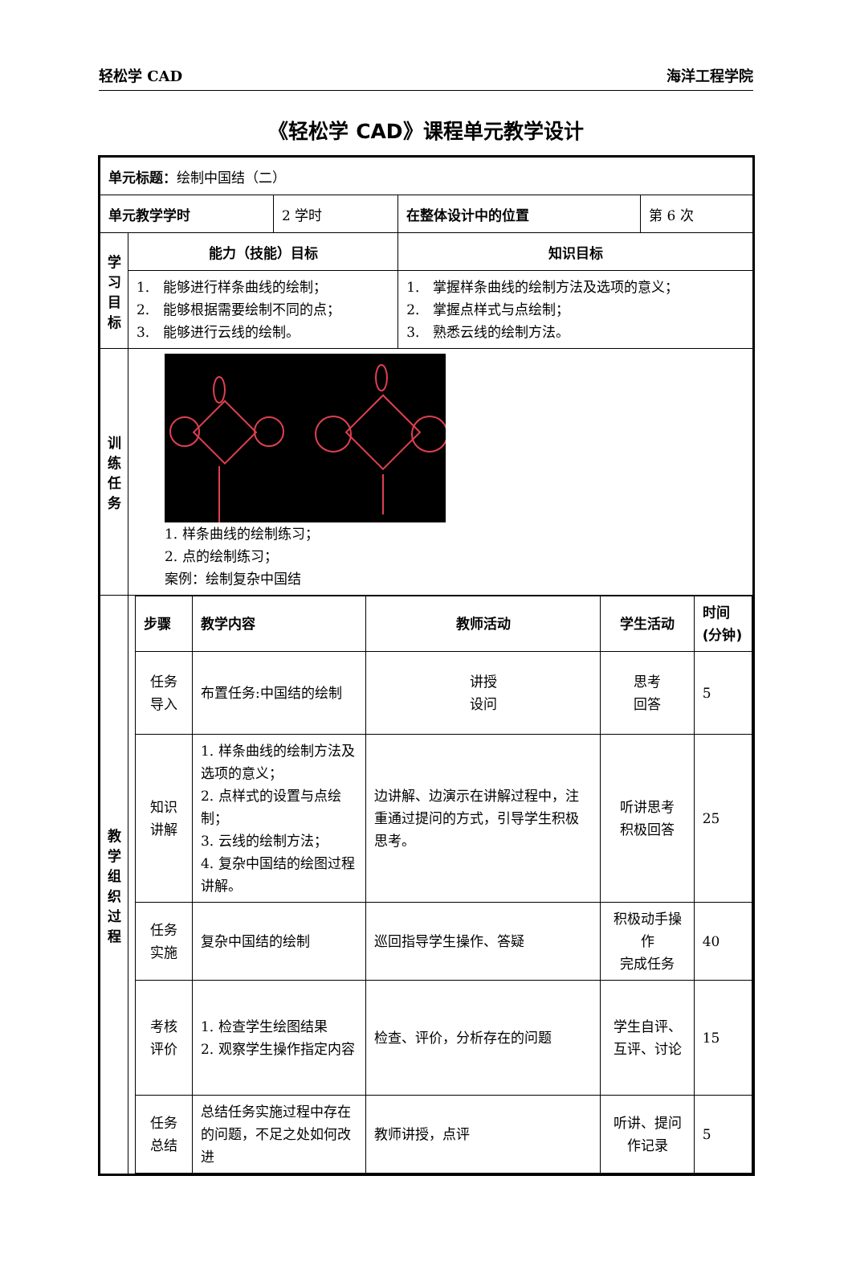轻松学 CAD 海洋工程学院
《轻松学 CAD》课程单元教学设计
| 单元标题： 绘制中国结（二） | | | | |
| 单元教学学时 | | 2 学时 | 在整体设计中的位置 | 第 6 次 |
| 学 习 目 标 | 能力（技能）目标 | | 知识目标 | |
| | 1. 能够进行样条曲线的绘制； 2. 能够根据需要绘制不同的点； 3. 能够进行云线的绘制。 | | 1. 掌握样条曲线的绘制方法及选项的意义； 2. 掌握点样式与点绘制； 3. 熟悉云线的绘制方法。 | |
| 训 练 任 务 | 1. 样条曲线的绘制练习； 2. 点的绘制练习； 案例：绘制复杂中国结 | | | |
| 教 学 组 织 过 程 | / 步骤 / 教学内容 / 教师活动 / 学生活动 / 时间(分钟) / / 任务 导入 / 布置任务:中国结的绘制 / 讲授 设问 / 思考 回答 / 5 / / 知识 讲解 / 1. 样条曲线的绘制方法及选项的意义； 2. 点样式的设置与点绘制； 3. 云线的绘制方法； 4. 复杂中国结的绘图过程讲解。 / 边讲解、边演示在讲解过程中，注重通过提问的方式，引导学生积极思考。 / 听讲思考 积极回答 / 25 / / 任务 实施 / 复杂中国结的绘制 / 巡回指导学生操作、答疑 / 积极动手操作 完成任务 / 40 / / 考核 评价 / 1. 检查学生绘图结果 2. 观察学生操作指定内容 / 检查、评价，分析存在的问题 / 学生自评、互评、讨论 / 15 / / 任务 总结 / 总结任务实施过程中存在的问题，不足之处如何改进 / 教师讲授，点评 / 听讲、提问 作记录 / 5 / | | | |